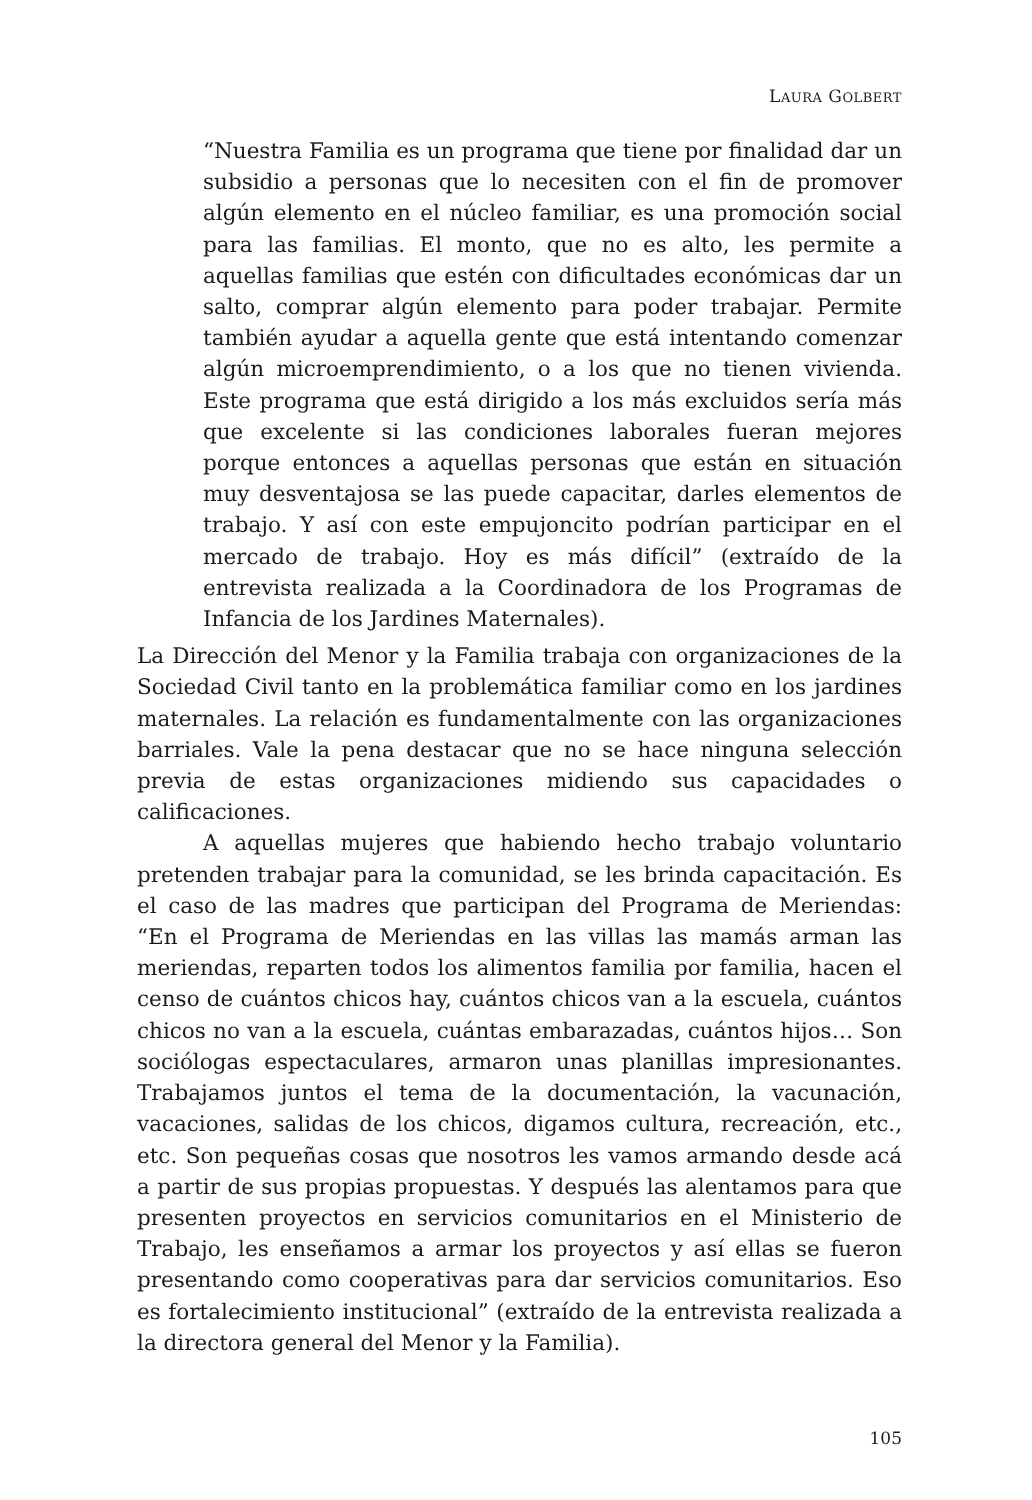LAURA GOLBERT
“Nuestra Familia es un programa que tiene por finalidad dar un subsidio a personas que lo necesiten con el fin de promover algún elemento en el núcleo familiar, es una promoción social para las familias. El monto, que no es alto, les permite a aquellas familias que estén con dificultades económicas dar un salto, comprar algún elemento para poder trabajar. Permite también ayudar a aquella gente que está intentando comenzar algún microemprendimiento, o a los que no tienen vivienda. Este programa que está dirigido a los más excluidos sería más que excelente si las condiciones laborales fueran mejores porque entonces a aquellas personas que están en situación muy desventajosa se las puede capacitar, darles elementos de trabajo. Y así con este empujoncito podrían participar en el mercado de trabajo. Hoy es más difícil” (extraído de la entrevista realizada a la Coordinadora de los Programas de Infancia de los Jardines Maternales).
La Dirección del Menor y la Familia trabaja con organizaciones de la Sociedad Civil tanto en la problemática familiar como en los jardines maternales. La relación es fundamentalmente con las organizaciones barriales. Vale la pena destacar que no se hace ninguna selección previa de estas organizaciones midiendo sus capacidades o calificaciones.
A aquellas mujeres que habiendo hecho trabajo voluntario pretenden trabajar para la comunidad, se les brinda capacitación. Es el caso de las madres que participan del Programa de Meriendas: “En el Programa de Meriendas en las villas las mamás arman las meriendas, reparten todos los alimentos familia por familia, hacen el censo de cuántos chicos hay, cuántos chicos van a la escuela, cuántos chicos no van a la escuela, cuántas embarazadas, cuántos hijos… Son sociólogas espectaculares, armaron unas planillas impresionantes. Trabajamos juntos el tema de la documentación, la vacunación, vacaciones, salidas de los chicos, digamos cultura, recreación, etc., etc. Son pequeñas cosas que nosotros les vamos armando desde acá a partir de sus propias propuestas. Y después las alentamos para que presenten proyectos en servicios comunitarios en el Ministerio de Trabajo, les enseñamos a armar los proyectos y así ellas se fueron presentando como cooperativas para dar servicios comunitarios. Eso es fortalecimiento institucional” (extraído de la entrevista realizada a la directora general del Menor y la Familia).
105